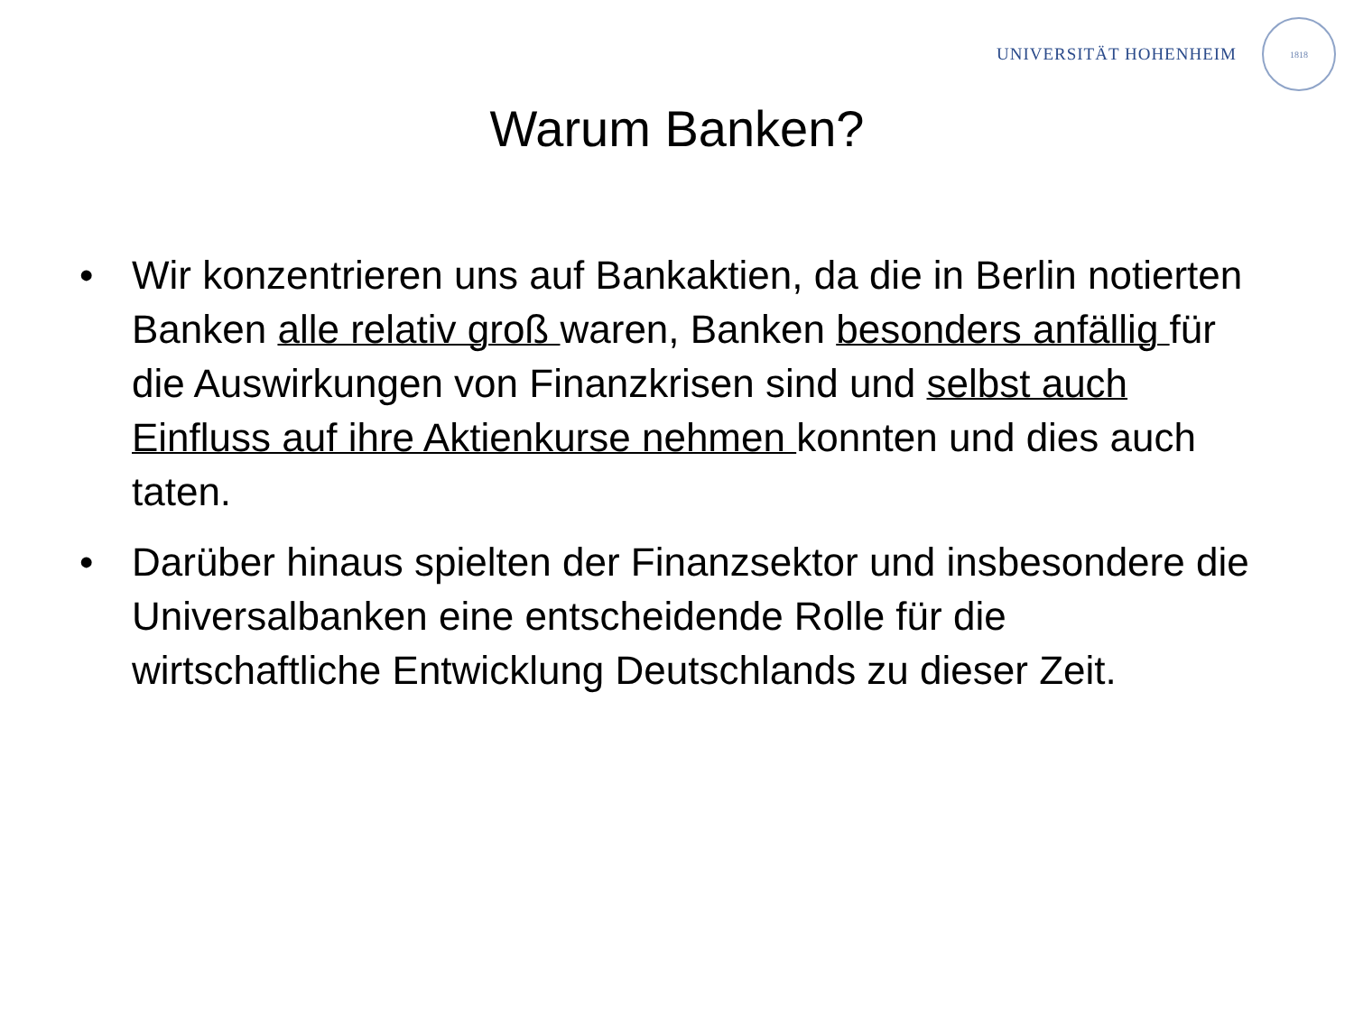UNIVERSITÄT HOHENHEIM
1818
Warum Banken?
• Wir konzentrieren uns auf Bankaktien, da die in Berlin notierten Banken alle relativ groß waren, Banken besonders anfällig für die Auswirkungen von Finanzkrisen sind und selbst auch Einfluss auf ihre Aktienkurse nehmen konnten und dies auch taten.
• Darüber hinaus spielten der Finanzsektor und insbesondere die Universalbanken eine entscheidende Rolle für die wirtschaftliche Entwicklung Deutschlands zu dieser Zeit.